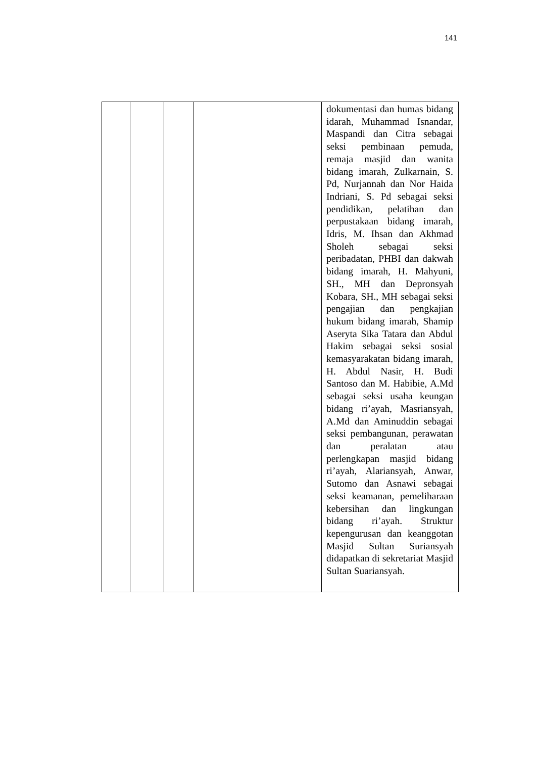141
| | | | | dokumentasi dan humas bidang idarah, Muhammad Isnandar, Maspandi dan Citra sebagai seksi pembinaan pemuda, remaja masjid dan wanita bidang imarah, Zulkarnain, S. Pd, Nurjannah dan Nor Haida Indriani, S. Pd sebagai seksi pendidikan, pelatihan dan perpustakaan bidang imarah, Idris, M. Ihsan dan Akhmad Sholeh sebagai seksi peribadatan, PHBI dan dakwah bidang imarah, H. Mahyuni, SH., MH dan Depronsyah Kobara, SH., MH sebagai seksi pengajian dan pengkajian hukum bidang imarah, Shamip Aseryta Sika Tatara dan Abdul Hakim sebagai seksi sosial kemasyarakatan bidang imarah, H. Abdul Nasir, H. Budi Santoso dan M. Habibie, A.Md sebagai seksi usaha keungan bidang ri’ayah, Masriansyah, A.Md dan Aminuddin sebagai seksi pembangunan, perawatan dan peralatan atau perlengkapan masjid bidang ri’ayah, Alariansyah, Anwar, Sutomo dan Asnawi sebagai seksi keamanan, pemeliharaan kebersihan dan lingkungan bidang ri’ayah. Struktur kepengurusan dan keanggotan Masjid Sultan Suriansyah didapatkan di sekretariat Masjid Sultan Suariansyah. |